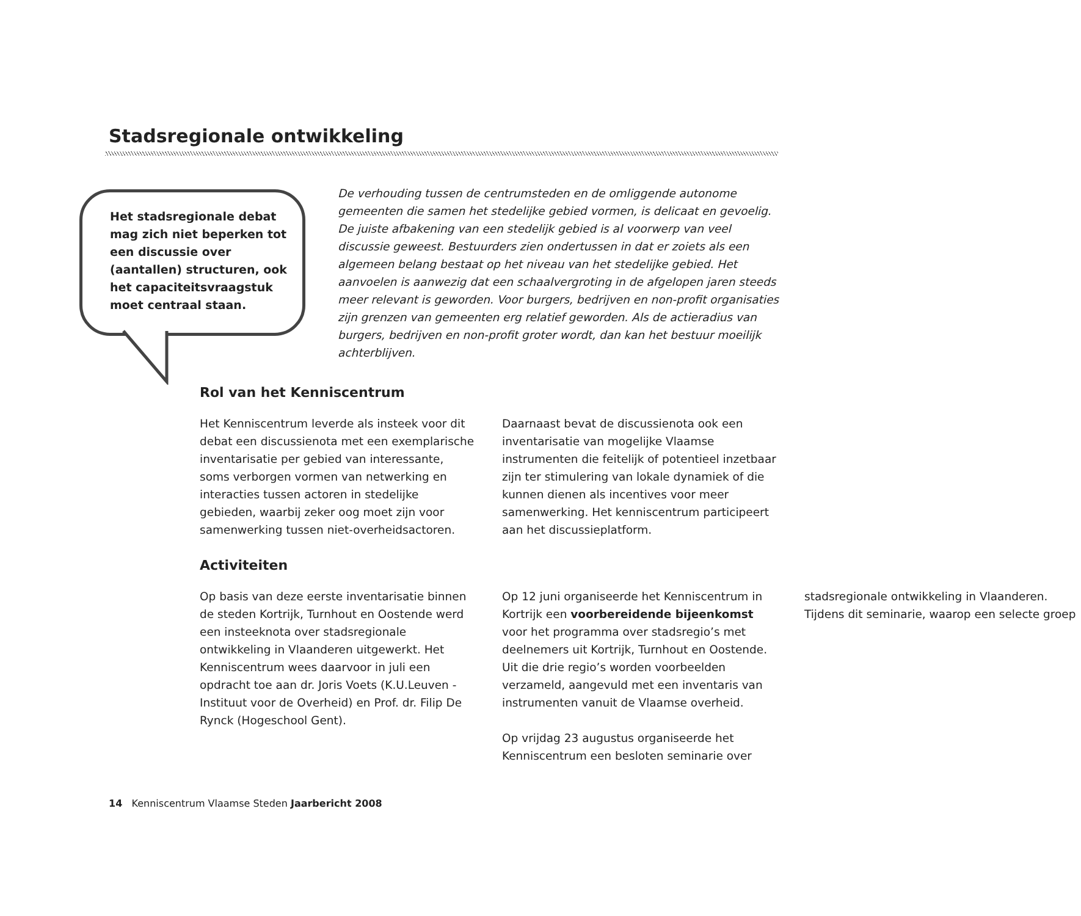Stadsregionale ontwikkeling
Het stadsregionale debat mag zich niet beperken tot een discussie over (aantallen) structuren, ook het capaciteitsvraagstuk moet centraal staan.
De verhouding tussen de centrumsteden en de omliggende autonome gemeenten die samen het stedelijke gebied vormen, is delicaat en gevoelig. De juiste afbakening van een stedelijk gebied is al voorwerp van veel discussie geweest. Bestuurders zien ondertussen in dat er zoiets als een algemeen belang bestaat op het niveau van het stedelijke gebied. Het aanvoelen is aanwezig dat een schaalvergroting in de afgelopen jaren steeds meer relevant is geworden. Voor burgers, bedrijven en non-profit organisaties zijn grenzen van gemeenten erg relatief geworden. Als de actieradius van burgers, bedrijven en non-profit groter wordt, dan kan het bestuur moeilijk achterblijven.
Rol van het Kenniscentrum
Het Kenniscentrum leverde als insteek voor dit debat een discussienota met een exemplarische inventarisatie per gebied van interessante, soms verborgen vormen van netwerking en interacties tussen actoren in stedelijke gebieden, waarbij zeker oog moet zijn voor samenwerking tussen niet-overheidsactoren. Daarnaast bevat de discussienota ook een inventarisatie van mogelijke Vlaamse instrumenten die feitelijk of potentieel inzetbaar zijn ter stimulering van lokale dynamiek of die kunnen dienen als incentives voor meer samenwerking. Het kenniscentrum participeert aan het discussieplatform.
Activiteiten
Op basis van deze eerste inventarisatie binnen de steden Kortrijk, Turnhout en Oostende werd een insteeknota over stadsregionale ontwikkeling in Vlaanderen uitgewerkt. Het Kenniscentrum wees daarvoor in juli een opdracht toe aan dr. Joris Voets (K.U.Leuven - Instituut voor de Overheid) en Prof. dr. Filip De Rynck (Hogeschool Gent).
Op 12 juni organiseerde het Kenniscentrum in Kortrijk een voorbereidende bijeenkomst voor het programma over stadsregio’s met deelnemers uit Kortrijk, Turnhout en Oostende. Uit die drie regio’s worden voorbeelden verzameld, aangevuld met een inventaris van instrumenten vanuit de Vlaamse overheid.
Op vrijdag 23 augustus organiseerde het Kenniscentrum een besloten seminarie over stadsregionale ontwikkeling in Vlaanderen. Tijdens dit seminarie, waarop een selecte groep
14 Kenniscentrum Vlaamse Steden Jaarbericht 2008